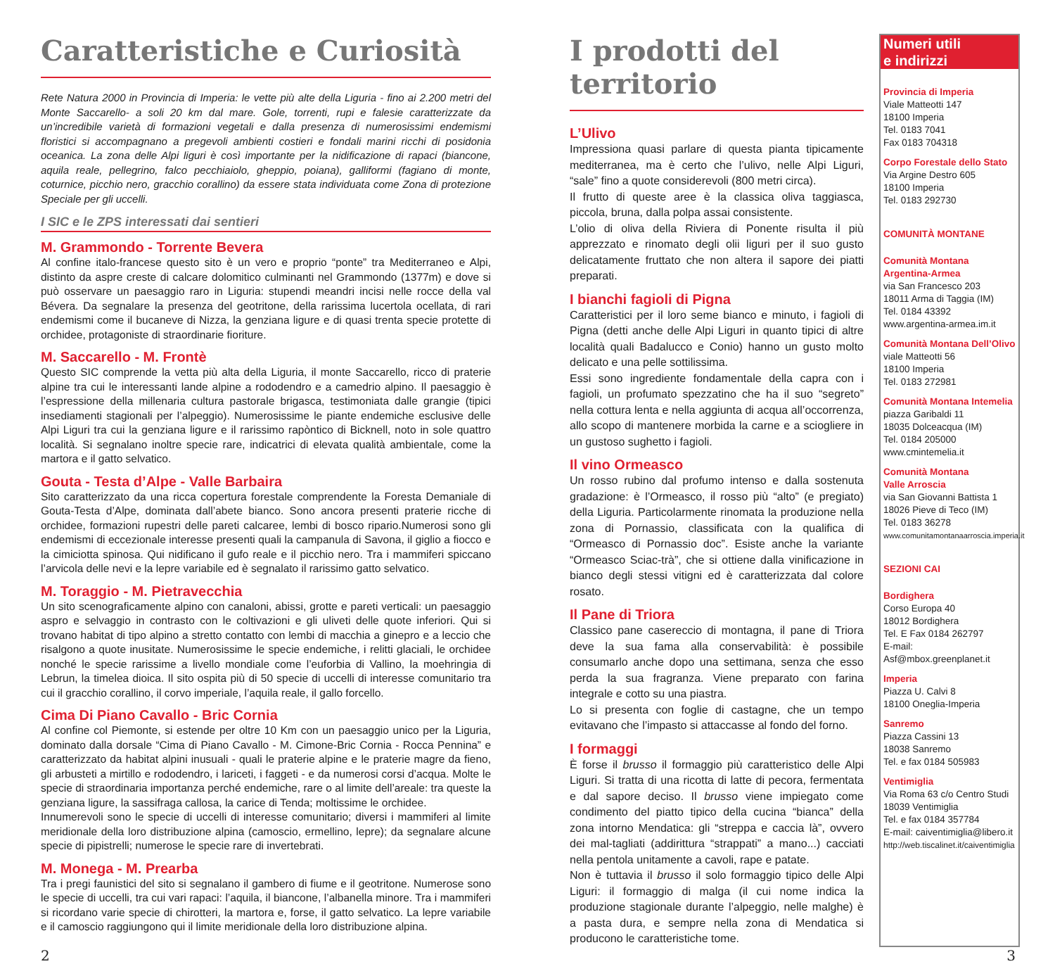Caratteristiche e Curiosità
Rete Natura 2000 in Provincia di Imperia: le vette più alte della Liguria - fino ai 2.200 metri del Monte Saccarello- a soli 20 km dal mare. Gole, torrenti, rupi e falesie caratterizzate da un’incredibile varietà di formazioni vegetali e dalla presenza di numerosissimi endemismi floristici si accompagnano a pregevoli ambienti costieri e fondali marini ricchi di posidonia oceanica. La zona delle Alpi liguri è così importante per la nidificazione di rapaci (biancone, aquila reale, pellegrino, falco pecchiaiolo, gheppio, poiana), galliformi (fagiano di monte, coturnice, picchio nero, gracchio corallino) da essere stata individuata come Zona di protezione Speciale per gli uccelli.
I SIC e le ZPS interessati dai sentieri
M. Grammondo - Torrente Bevera
Al confine italo-francese questo sito è un vero e proprio “ponte” tra Mediterraneo e Alpi, distinto da aspre creste di calcare dolomitico culminanti nel Grammondo (1377m) e dove si può osservare un paesaggio raro in Liguria: stupendi meandri incisi nelle rocce della val Bévera. Da segnalare la presenza del geotritone, della rarissima lucertola ocellata, di rari endemismi come il bucaneve di Nizza, la genziana ligure e di quasi trenta specie protette di orchidee, protagoniste di straordinarie fioriture.
M. Saccarello - M. Frontè
Questo SIC comprende la vetta più alta della Liguria, il monte Saccarello, ricco di praterie alpine tra cui le interessanti lande alpine a rododendro e a camedrio alpino. Il paesaggio è l’espressione della millenaria cultura pastorale brigasca, testimoniata dalle grangie (tipici insediamenti stagionali per l’alpeggio). Numerosissime le piante endemiche esclusive delle Alpi Liguri tra cui la genziana ligure e il rarissimo rapòntico di Bicknell, noto in sole quattro località. Si segnalano inoltre specie rare, indicatrici di elevata qualità ambientale, come la martora e il gatto selvatico.
Gouta - Testa d’Alpe - Valle Barbaira
Sito caratterizzato da una ricca copertura forestale comprendente la Foresta Demaniale di Gouta-Testa d’Alpe, dominata dall’abete bianco. Sono ancora presenti praterie ricche di orchidee, formazioni rupestri delle pareti calcaree, lembi di bosco ripario.Numerosi sono gli endemismi di eccezionale interesse presenti quali la campanula di Savona, il giglio a fiocco e la cimiciotta spinosa. Qui nidificano il gufo reale e il picchio nero. Tra i mammiferi spiccano l’arvicola delle nevi e la lepre variabile ed è segnalato il rarissimo gatto selvatico.
M. Toraggio - M. Pietravecchia
Un sito scenograficamente alpino con canaloni, abissi, grotte e pareti verticali: un paesaggio aspro e selvaggio in contrasto con le coltivazioni e gli uliveti delle quote inferiori. Qui si trovano habitat di tipo alpino a stretto contatto con lembi di macchia a ginepro e a leccio che risalgono a quote inusitate. Numerosissime le specie endemiche, i relitti glaciali, le orchidee nonché le specie rarissime a livello mondiale come l’euforbia di Vallino, la moehringia di Lebrun, la timelea dioica. Il sito ospita più di 50 specie di uccelli di interesse comunitario tra cui il gracchio corallino, il corvo imperiale, l’aquila reale, il gallo forcello.
Cima Di Piano Cavallo - Bric Cornia
Al confine col Piemonte, si estende per oltre 10 Km con un paesaggio unico per la Liguria, dominato dalla dorsale “Cima di Piano Cavallo - M. Cimone-Bric Cornia - Rocca Pennina” e caratterizzato da habitat alpini inusuali - quali le praterie alpine e le praterie magre da fieno, gli arbusteti a mirtillo e rododendro, i lariceti, i faggeti - e da numerosi corsi d’acqua. Molte le specie di straordinaria importanza perché endemiche, rare o al limite dell’areale: tra queste la genziana ligure, la sassifraga callosa, la carice di Tenda; moltissime le orchidee.
Innumerevoli sono le specie di uccelli di interesse comunitario; diversi i mammiferi al limite meridionale della loro distribuzione alpina (camoscio, ermellino, lepre); da segnalare alcune specie di pipistrelli; numerose le specie rare di invertebrati.
M. Monega - M. Prearba
Tra i pregi faunistici del sito si segnalano il gambero di fiume e il geotritone. Numerose sono le specie di uccelli, tra cui vari rapaci: l’aquila, il biancone, l’albanella minore. Tra i mammiferi si ricordano varie specie di chirotteri, la martora e, forse, il gatto selvatico. La lepre variabile e il camoscio raggiungono qui il limite meridionale della loro distribuzione alpina.
I prodotti del territorio
L’Ulivo
Impressiona quasi parlare di questa pianta tipicamente mediterranea, ma è certo che l’ulivo, nelle Alpi Liguri, “sale” fino a quote considerevoli (800 metri circa).
Il frutto di queste aree è la classica oliva taggiasca, piccola, bruna, dalla polpa assai consistente.
L’olio di oliva della Riviera di Ponente risulta il più apprezzato e rinomato degli olii liguri per il suo gusto delicatamente fruttato che non altera il sapore dei piatti preparati.
I bianchi fagioli di Pigna
Caratteristici per il loro seme bianco e minuto, i fagioli di Pigna (detti anche delle Alpi Liguri in quanto tipici di altre località quali Badalucco e Conio) hanno un gusto molto delicato e una pelle sottilissima.
Essi sono ingrediente fondamentale della capra con i fagioli, un profumato spezzatino che ha il suo “segreto” nella cottura lenta e nella aggiunta di acqua all’occorrenza, allo scopo di mantenere morbida la carne e a sciogliere in un gustoso sughetto i fagioli.
Il vino Ormeasco
Un rosso rubino dal profumo intenso e dalla sostenuta gradazione: è l’Ormeasco, il rosso più “alto” (e pregiato) della Liguria. Particolarmente rinomata la produzione nella zona di Pornassio, classificata con la qualifica di “Ormeasco di Pornassio doc”. Esiste anche la variante “Ormeasco Sciac-trà”, che si ottiene dalla vinificazione in bianco degli stessi vitigni ed è caratterizzata dal colore rosato.
Il Pane di Triora
Classico pane casereccio di montagna, il pane di Triora deve la sua fama alla conservabilità: è possibile consumarlo anche dopo una settimana, senza che esso perda la sua fragranza. Viene preparato con farina integrale e cotto su una piastra.
Lo si presenta con foglie di castagne, che un tempo evitavano che l’impasto si attaccasse al fondo del forno.
I formaggi
È forse il brusso il formaggio più caratteristico delle Alpi Liguri. Si tratta di una ricotta di latte di pecora, fermentata e dal sapore deciso. Il brusso viene impiegato come condimento del piatto tipico della cucina “bianca” della zona intorno Mendatica: gli “streppa e caccia là”, ovvero dei mal-tagliati (addirittura “strappati” a mano...) cacciati nella pentola unitamente a cavoli, rape e patate.
Non è tuttavia il brusso il solo formaggio tipico delle Alpi Liguri: il formaggio di malga (il cui nome indica la produzione stagionale durante l’alpeggio, nelle malghe) è a pasta dura, e sempre nella zona di Mendatica si producono le caratteristiche tome.
Numeri utili
e indirizzi
Provincia di Imperia
Viale Matteotti 147
18100 Imperia
Tel. 0183 7041
Fax 0183 704318
Corpo Forestale dello Stato
Via Argine Destro 605
18100 Imperia
Tel. 0183 292730
COMUNITÀ MONTANE
Comunità Montana
Argentina-Armea
via San Francesco 203
18011 Arma di Taggia (IM)
Tel. 0184 43392
www.argentina-armea.im.it
Comunità Montana Dell’Olivo
viale Matteotti 56
18100 Imperia
Tel. 0183 272981
Comunità Montana Intemelia
piazza Garibaldi 11
18035 Dolceacqua (IM)
Tel. 0184 205000
www.cmintemelia.it
Comunità Montana
Valle Arroscia
via San Giovanni Battista 1
18026 Pieve di Teco (IM)
Tel. 0183 36278
www.comunitamontanaarroscia.imperia.it
SEZIONI CAI
Bordighera
Corso Europa 40
18012 Bordighera
Tel. E Fax 0184 262797
E-mail: Asf@mbox.greenplanet.it
Imperia
Piazza U. Calvi 8
18100 Oneglia-Imperia
Sanremo
Piazza Cassini 13
18038 Sanremo
Tel. e fax 0184 505983
Ventimiglia
Via Roma 63 c/o Centro Studi
18039 Ventimiglia
Tel. e fax 0184 357784
E-mail: caiventimiglia@libero.it
http://web.tiscalinet.it/caiventimiglia
2 3